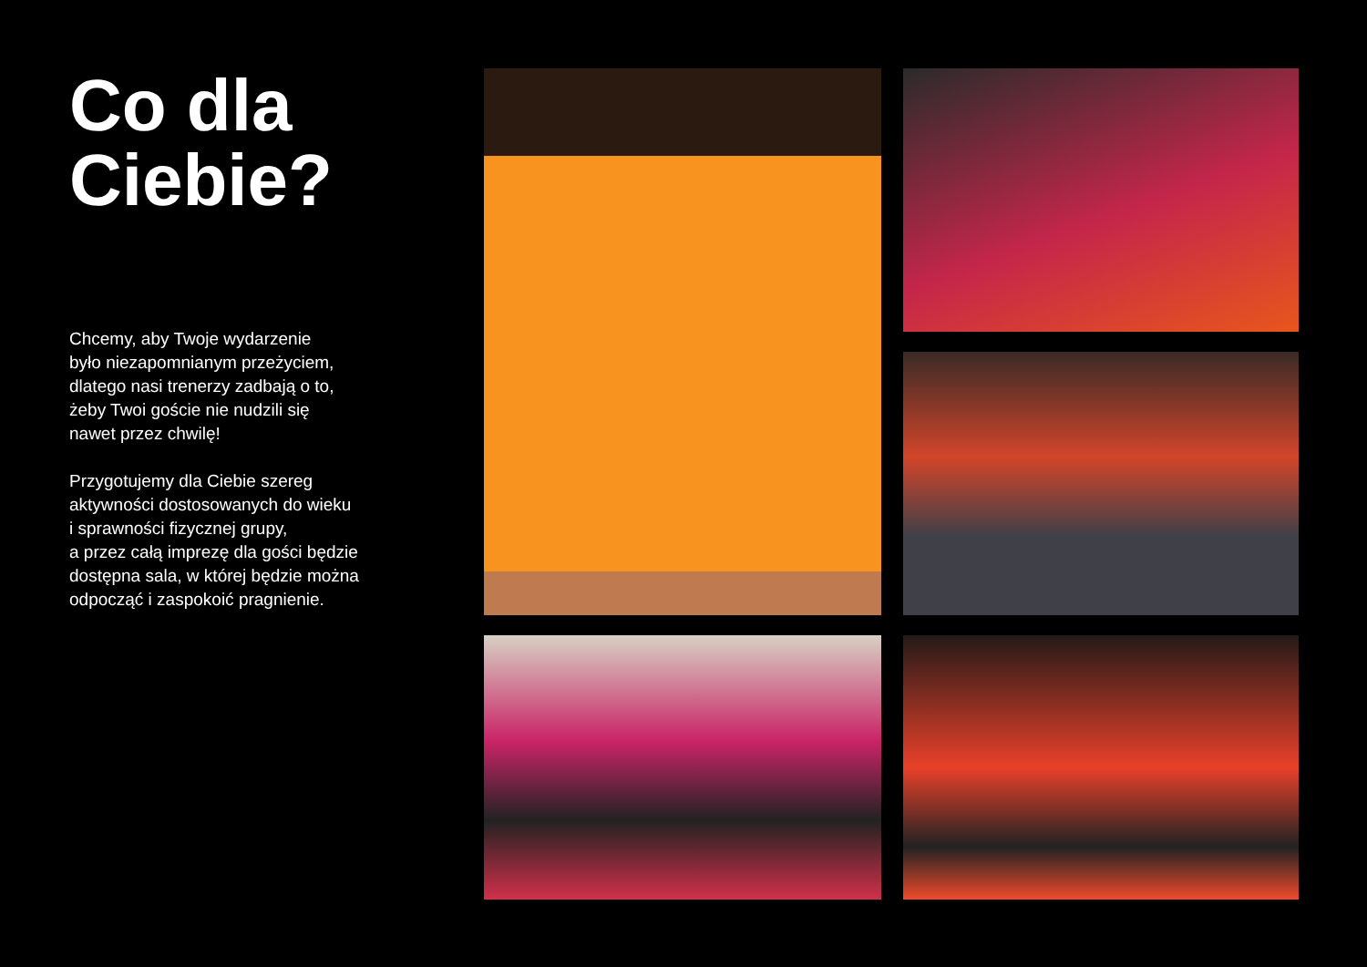Co dla
Ciebie?
Chcemy, aby Twoje wydarzenie
było niezapomnianym przeżyciem,
dlatego nasi trenerzy zadbają o to,
żeby Twoi goście nie nudzili się
nawet przez chwilę!
Przygotujemy dla Ciebie szereg
aktywności dostosowanych do wieku
i sprawności fizycznej grupy,
a przez całą imprezę dla gości będzie
dostępna sala, w której będzie można
odpocząć i zaspokoić pragnienie.